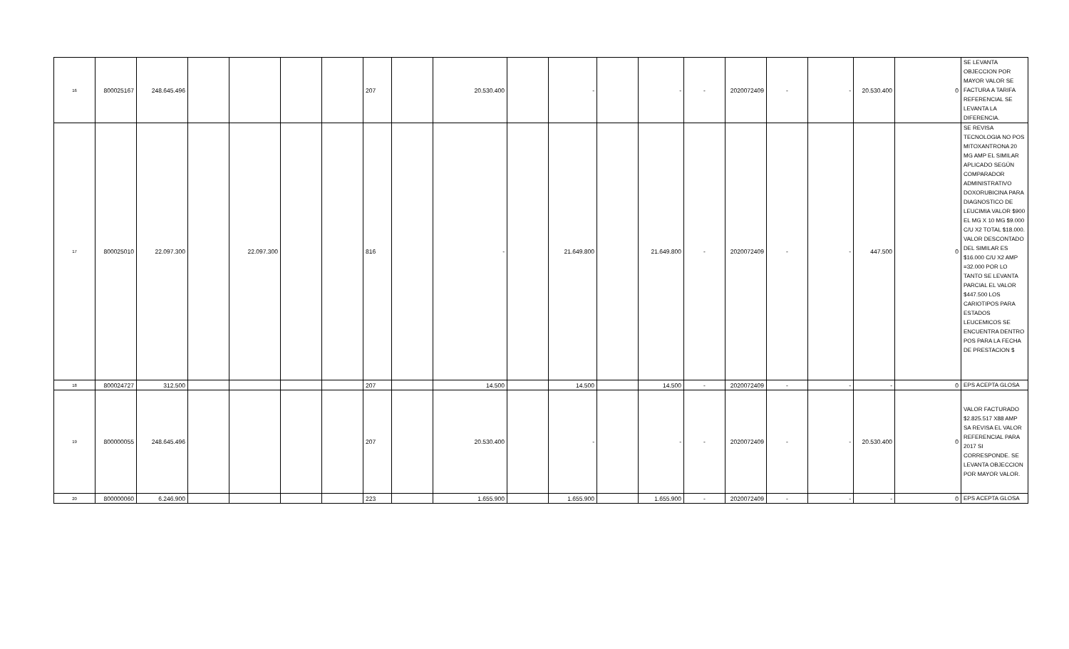| 16 | 800025167 | 248.645.496 | | | | | 207 | | 20.530.400 | | - | | - | - | 2020072409 | - | - | 20.530.400 | 0 | SE LEVANTA OBJECCION POR MAYOR VALOR SE FACTURA A TARIFA REFERENCIAL SE LEVANTA LA DIFERENCIA. |
| 17 | 800025010 | 22.097.300 | | 22.097.300 | | | 816 | | - | | 21.649.800 | | 21.649.800 | - | 2020072409 | - | - | 447.500 | 0 | SE REVISA TECNOLOGIA NO POS MITOXANTRONA 20 MG AMP EL SIMILAR APLICADO SEGÚN COMPARADOR ADMINISTRATIVO DOXORUBICINA PARA DIAGNOSTICO DE LEUCIMIA VALOR $900 EL MG X 10 MG $9.000 C/U X2 TOTAL $18.000. VALOR DESCONTADO DEL SIMILAR ES $16.000 C/U X2 AMP =32.000 POR LO TANTO SE LEVANTA PARCIAL EL VALOR $447.500 LOS CARIOTIPOS PARA ESTADOS LEUCEMICOS SE ENCUENTRA DENTRO POS PARA LA FECHA DE PRESTACION $ |
| 18 | 800024727 | 312.500 | | | | | 207 | | 14.500 | | 14.500 | | 14.500 | - | 2020072409 | - | - | - | 0 | EPS ACEPTA GLOSA |
| 19 | 800000055 | 248.645.496 | | | | | 207 | | 20.530.400 | | - | | - | - | 2020072409 | - | - | 20.530.400 | 0 | VALOR FACTURADO $2.825.517 X88 AMP SA REVISA EL VALOR REFERENCIAL PARA 2017 SI CORRESPONDE. SE LEVANTA OBJECCION POR MAYOR VALOR. |
| 20 | 800000060 | 6.246.900 | | | | | 223 | | 1.655.900 | | 1.655.900 | | 1.655.900 | - | 2020072409 | - | - | - | 0 | EPS ACEPTA GLOSA |